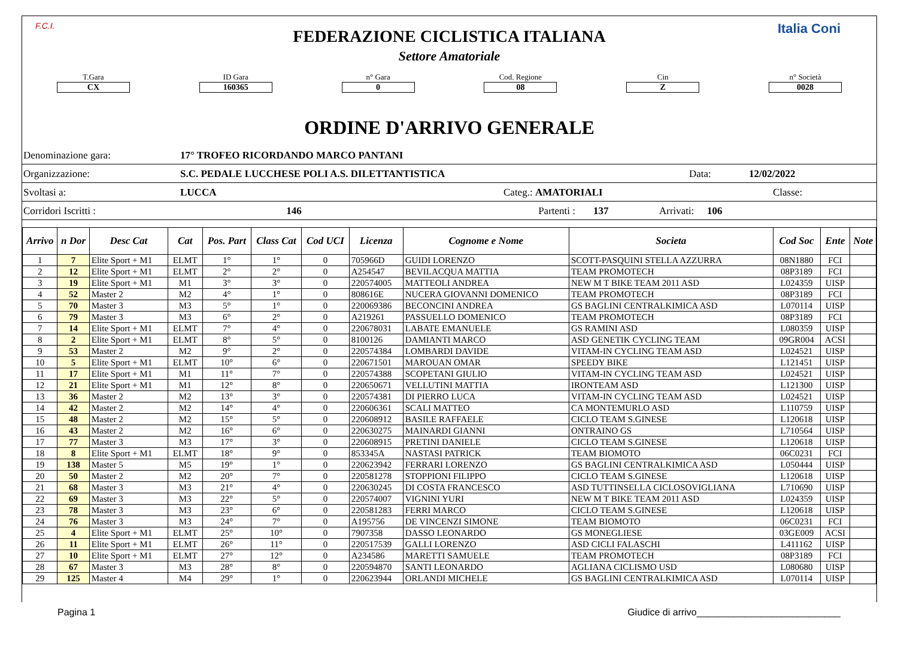F.C.I. Italia Coni
FEDERAZIONE CICLISTICA ITALIANA
Settore Amatoriale
T.Gara
CX
ID Gara
160365
n° Gara
0
Cod. Regione
08
Cin
Z
n° Società
0028
ORDINE D'ARRIVO GENERALE
Denominazione gara: 17° TROFEO RICORDANDO MARCO PANTANI
Organizzazione: S.C. PEDALE LUCCHESE POLI A.S. DILETTANTISTICA Data: 12/02/2022
Svoltasi a: LUCCA Categ.: AMATORIALI Classe:
Corridori Iscritti : 146 Partenti : 137 Arrivati: 106
| Arrivo | n Dor | Desc Cat | Cat | Pos. Part | Class Cat | Cod UCI | Licenza | Cognome e Nome | Societa | Cod Soc | Ente | Note |
| --- | --- | --- | --- | --- | --- | --- | --- | --- | --- | --- | --- | --- |
| 1 | 7 | Elite Sport + M1 | ELMT | 1° | 1° | 0 | 705966D | GUIDI LORENZO | SCOTT-PASQUINI STELLA AZZURRA | 08N1880 | FCI | |
| 2 | 12 | Elite Sport + M1 | ELMT | 2° | 2° | 0 | A254547 | BEVILACQUA MATTIA | TEAM PROMOTECH | 08P3189 | FCI | |
| 3 | 19 | Elite Sport + M1 | M1 | 3° | 3° | 0 | 220574005 | MATTEOLI ANDREA | NEW M T BIKE TEAM 2011 ASD | L024359 | UISP | |
| 4 | 52 | Master 2 | M2 | 4° | 1° | 0 | 808616E | NUCERA GIOVANNI DOMENICO | TEAM PROMOTECH | 08P3189 | FCI | |
| 5 | 70 | Master 3 | M3 | 5° | 1° | 0 | 220069386 | BECONCINI ANDREA | GS BAGLINI CENTRALKIMICA ASD | L070114 | UISP | |
| 6 | 79 | Master 3 | M3 | 6° | 2° | 0 | A219261 | PASSUELLO DOMENICO | TEAM PROMOTECH | 08P3189 | FCI | |
| 7 | 14 | Elite Sport + M1 | ELMT | 7° | 4° | 0 | 220678031 | LABATE EMANUELE | GS RAMINI ASD | L080359 | UISP | |
| 8 | 2 | Elite Sport + M1 | ELMT | 8° | 5° | 0 | 8100126 | DAMIANTI MARCO | ASD GENETIK CYCLING TEAM | 09GR004 | ACSI | |
| 9 | 53 | Master 2 | M2 | 9° | 2° | 0 | 220574384 | LOMBARDI DAVIDE | VITAM-IN CYCLING TEAM ASD | L024521 | UISP | |
| 10 | 5 | Elite Sport + M1 | ELMT | 10° | 6° | 0 | 220671501 | MAROUAN OMAR | SPEEDY BIKE | L121451 | UISP | |
| 11 | 17 | Elite Sport + M1 | M1 | 11° | 7° | 0 | 220574388 | SCOPETANI GIULIO | VITAM-IN CYCLING TEAM ASD | L024521 | UISP | |
| 12 | 21 | Elite Sport + M1 | M1 | 12° | 8° | 0 | 220650671 | VELLUTINI MATTIA | IRONTEAM ASD | L121300 | UISP | |
| 13 | 36 | Master 2 | M2 | 13° | 3° | 0 | 220574381 | DI PIERRO LUCA | VITAM-IN CYCLING TEAM ASD | L024521 | UISP | |
| 14 | 42 | Master 2 | M2 | 14° | 4° | 0 | 220606361 | SCALI MATTEO | CA MONTEMURLO ASD | L110759 | UISP | |
| 15 | 48 | Master 2 | M2 | 15° | 5° | 0 | 220608912 | BASILE RAFFAELE | CICLO TEAM S.GINESE | L120618 | UISP | |
| 16 | 43 | Master 2 | M2 | 16° | 6° | 0 | 220630275 | MAINARDI GIANNI | ONTRAINO GS | L710564 | UISP | |
| 17 | 77 | Master 3 | M3 | 17° | 3° | 0 | 220608915 | PRETINI DANIELE | CICLO TEAM S.GINESE | L120618 | UISP | |
| 18 | 8 | Elite Sport + M1 | ELMT | 18° | 9° | 0 | 853345A | NASTASI PATRICK | TEAM BIOMOTO | 06C0231 | FCI | |
| 19 | 138 | Master 5 | M5 | 19° | 1° | 0 | 220623942 | FERRARI LORENZO | GS BAGLINI CENTRALKIMICA ASD | L050444 | UISP | |
| 20 | 50 | Master 2 | M2 | 20° | 7° | 0 | 220581278 | STOPPIONI FILIPPO | CICLO TEAM S.GINESE | L120618 | UISP | |
| 21 | 68 | Master 3 | M3 | 21° | 4° | 0 | 220630245 | DI COSTA FRANCESCO | ASD TUTTINSELLA CICLOSOVIGLIANA | L710690 | UISP | |
| 22 | 69 | Master 3 | M3 | 22° | 5° | 0 | 220574007 | VIGNINI YURI | NEW M T BIKE TEAM 2011 ASD | L024359 | UISP | |
| 23 | 78 | Master 3 | M3 | 23° | 6° | 0 | 220581283 | FERRI MARCO | CICLO TEAM S.GINESE | L120618 | UISP | |
| 24 | 76 | Master 3 | M3 | 24° | 7° | 0 | A195756 | DE VINCENZI SIMONE | TEAM BIOMOTO | 06C0231 | FCI | |
| 25 | 4 | Elite Sport + M1 | ELMT | 25° | 10° | 0 | 7907358 | DASSO LEONARDO | GS MONEGLIESE | 03GE009 | ACSI | |
| 26 | 11 | Elite Sport + M1 | ELMT | 26° | 11° | 0 | 220517539 | GALLI LORENZO | ASD CICLI FALASCHI | L411162 | UISP | |
| 27 | 10 | Elite Sport + M1 | ELMT | 27° | 12° | 0 | A234586 | MARETTI SAMUELE | TEAM PROMOTECH | 08P3189 | FCI | |
| 28 | 67 | Master 3 | M3 | 28° | 8° | 0 | 220594870 | SANTI LEONARDO | AGLIANA CICLISMO USD | L080680 | UISP | |
| 29 | 125 | Master 4 | M4 | 29° | 1° | 0 | 220623944 | ORLANDI MICHELE | GS BAGLINI CENTRALKIMICA ASD | L070114 | UISP | |
Pagina 1 Giudice di arrivo___________________________